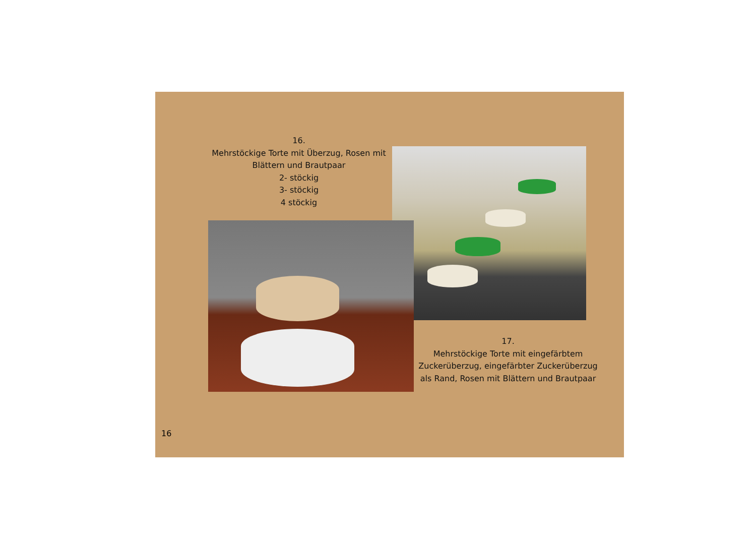16.
Mehrstöckige Torte mit Überzug, Rosen mit Blättern und Brautpaar
2- stöckig
3- stöckig
4 stöckig
17.
Mehrstöckige Torte mit eingefärbtem Zuckerüberzug, eingefärbter Zuckerüberzug als Rand, Rosen mit Blättern und Brautpaar
16